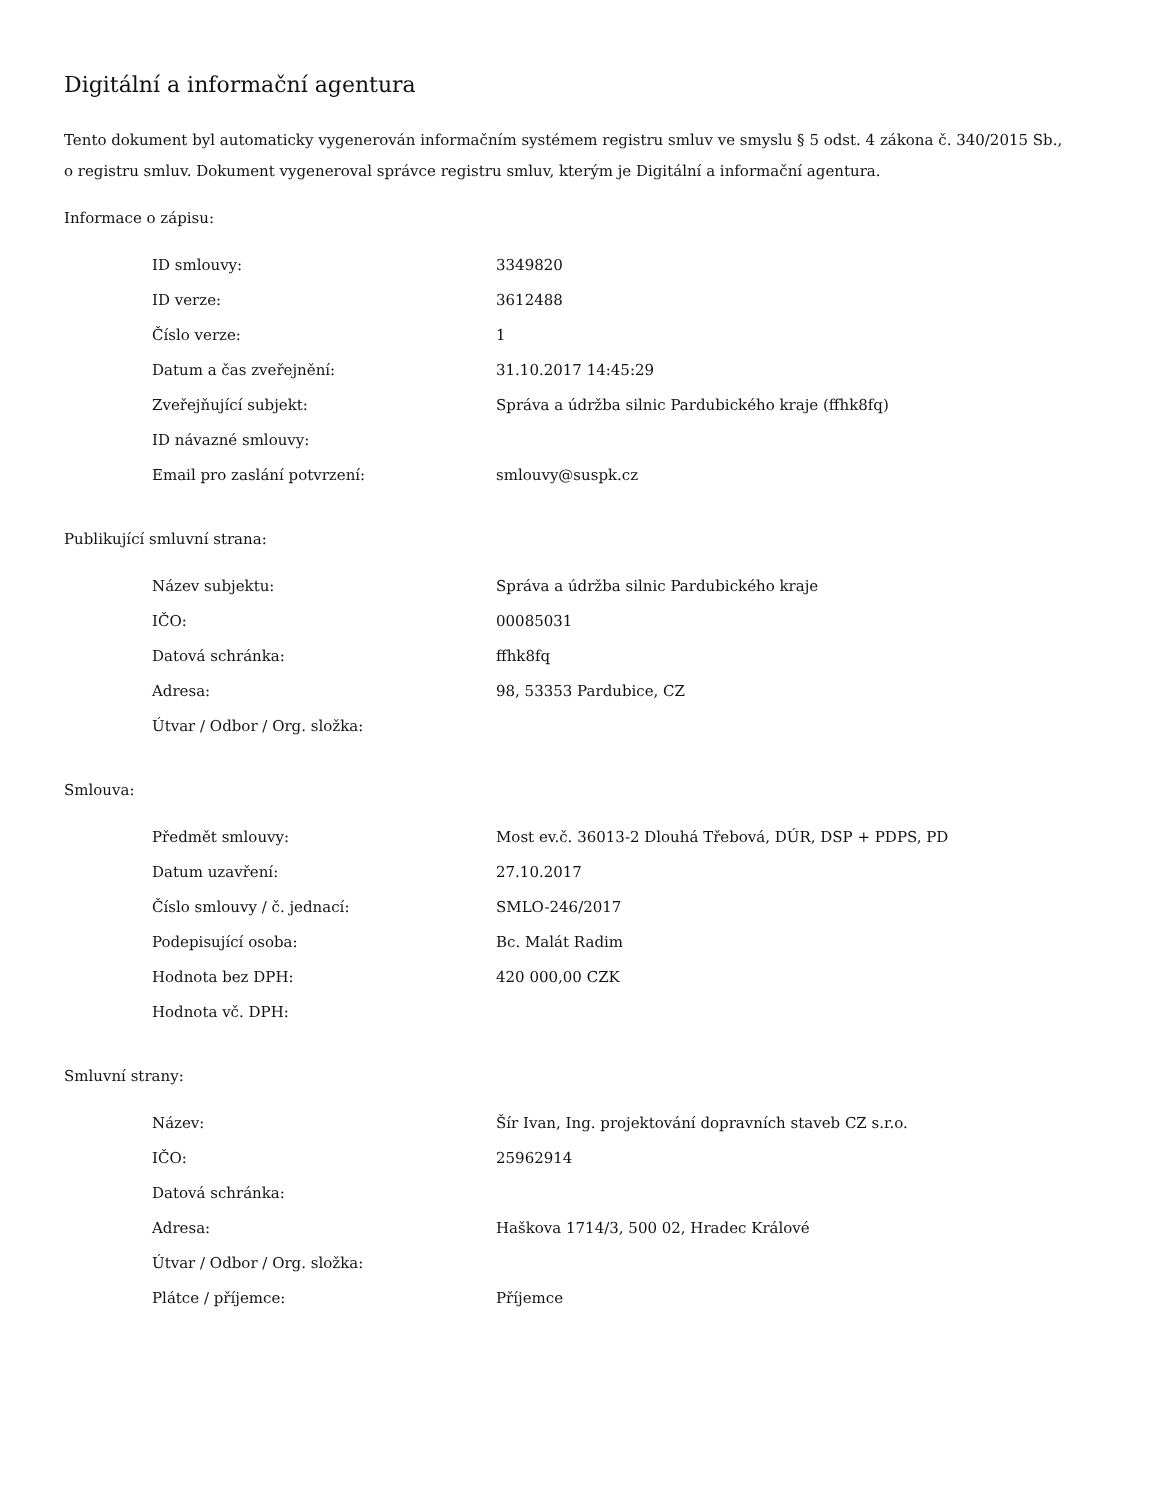Digitální a informační agentura
Tento dokument byl automaticky vygenerován informačním systémem registru smluv ve smyslu § 5 odst. 4 zákona č. 340/2015 Sb., o registru smluv. Dokument vygeneroval správce registru smluv, kterým je Digitální a informační agentura.
Informace o zápisu:
| ID smlouvy: | 3349820 |
| ID verze: | 3612488 |
| Číslo verze: | 1 |
| Datum a čas zveřejnění: | 31.10.2017 14:45:29 |
| Zveřejňující subjekt: | Správa a údržba silnic Pardubického kraje (ffhk8fq) |
| ID návazné smlouvy: | |
| Email pro zaslání potvrzení: | smlouvy@suspk.cz |
Publikující smluvní strana:
| Název subjektu: | Správa a údržba silnic Pardubického kraje |
| IČO: | 00085031 |
| Datová schránka: | ffhk8fq |
| Adresa: | 98, 53353 Pardubice, CZ |
| Útvar / Odbor / Org. složka: | |
Smlouva:
| Předmět smlouvy: | Most ev.č. 36013-2 Dlouhá Třebová, DÚR, DSP + PDPS, PD |
| Datum uzavření: | 27.10.2017 |
| Číslo smlouvy / č. jednací: | SMLO-246/2017 |
| Podepisující osoba: | Bc. Malát Radim |
| Hodnota bez DPH: | 420 000,00 CZK |
| Hodnota vč. DPH: | |
Smluvní strany:
| Název: | Šír Ivan, Ing. projektování dopravních staveb CZ s.r.o. |
| IČO: | 25962914 |
| Datová schránka: | |
| Adresa: | Haškova 1714/3, 500 02, Hradec Králové |
| Útvar / Odbor / Org. složka: | |
| Plátce / příjemce: | Příjemce |